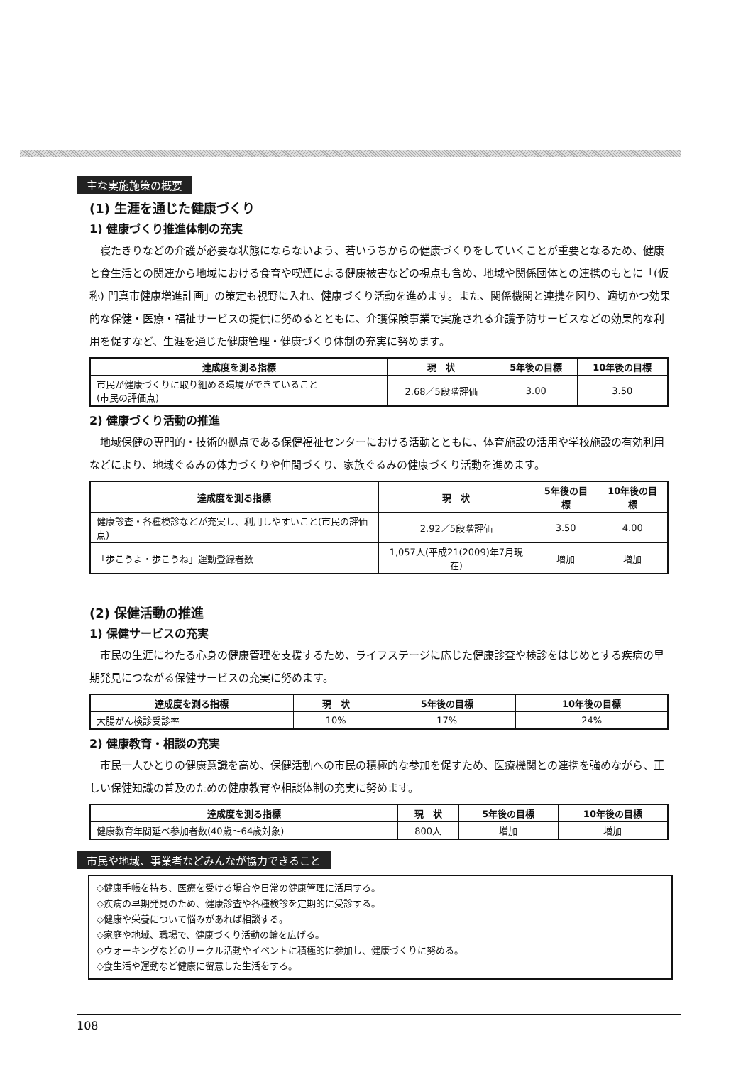主な実施施策の概要
(1) 生涯を通じた健康づくり
1) 健康づくり推進体制の充実
寝たきりなどの介護が必要な状態にならないよう、若いうちからの健康づくりをしていくことが重要となるため、健康と食生活との関連から地域における食育や喫煙による健康被害などの視点も含め、地域や関係団体との連携のもとに「(仮称) 門真市健康増進計画」の策定も視野に入れ、健康づくり活動を進めます。また、関係機関と連携を図り、適切かつ効果的な保健・医療・福祉サービスの提供に努めるとともに、介護保険事業で実施される介護予防サービスなどの効果的な利用を促すなど、生涯を通じた健康管理・健康づくり体制の充実に努めます。
| 達成度を測る指標 | 現 状 | 5年後の目標 | 10年後の目標 |
| --- | --- | --- | --- |
| 市民が健康づくりに取り組める環境ができていること (市民の評価点) | 2.68／5段階評価 | 3.00 | 3.50 |
2) 健康づくり活動の推進
地域保健の専門的・技術的拠点である保健福祉センターにおける活動とともに、体育施設の活用や学校施設の有効利用などにより、地域ぐるみの体力づくりや仲間づくり、家族ぐるみの健康づくり活動を進めます。
| 達成度を測る指標 | 現 状 | 5年後の目標 | 10年後の目標 |
| --- | --- | --- | --- |
| 健康診査・各種検診などが充実し、利用しやすいこと(市民の評価点) | 2.92／5段階評価 | 3.50 | 4.00 |
| 「歩こうよ・歩こうね」運動登録者数 | 1,057人(平成21(2009)年7月現在) | 増加 | 増加 |
(2) 保健活動の推進
1) 保健サービスの充実
市民の生涯にわたる心身の健康管理を支援するため、ライフステージに応じた健康診査や検診をはじめとする疾病の早期発見につながる保健サービスの充実に努めます。
| 達成度を測る指標 | 現 状 | 5年後の目標 | 10年後の目標 |
| --- | --- | --- | --- |
| 大腸がん検診受診率 | 10% | 17% | 24% |
2) 健康教育・相談の充実
市民一人ひとりの健康意識を高め、保健活動への市民の積極的な参加を促すため、医療機関との連携を強めながら、正しい保健知識の普及のための健康教育や相談体制の充実に努めます。
| 達成度を測る指標 | 現 状 | 5年後の目標 | 10年後の目標 |
| --- | --- | --- | --- |
| 健康教育年間延べ参加者数(40歳～64歳対象) | 800人 | 増加 | 増加 |
市民や地域、事業者などみんなが協力できること
◇健康手帳を持ち、医療を受ける場合や日常の健康管理に活用する。
◇疾病の早期発見のため、健康診査や各種検診を定期的に受診する。
◇健康や栄養について悩みがあれば相談する。
◇家庭や地域、職場で、健康づくり活動の輪を広げる。
◇ウォーキングなどのサークル活動やイベントに積極的に参加し、健康づくりに努める。
◇食生活や運動など健康に留意した生活をする。
108